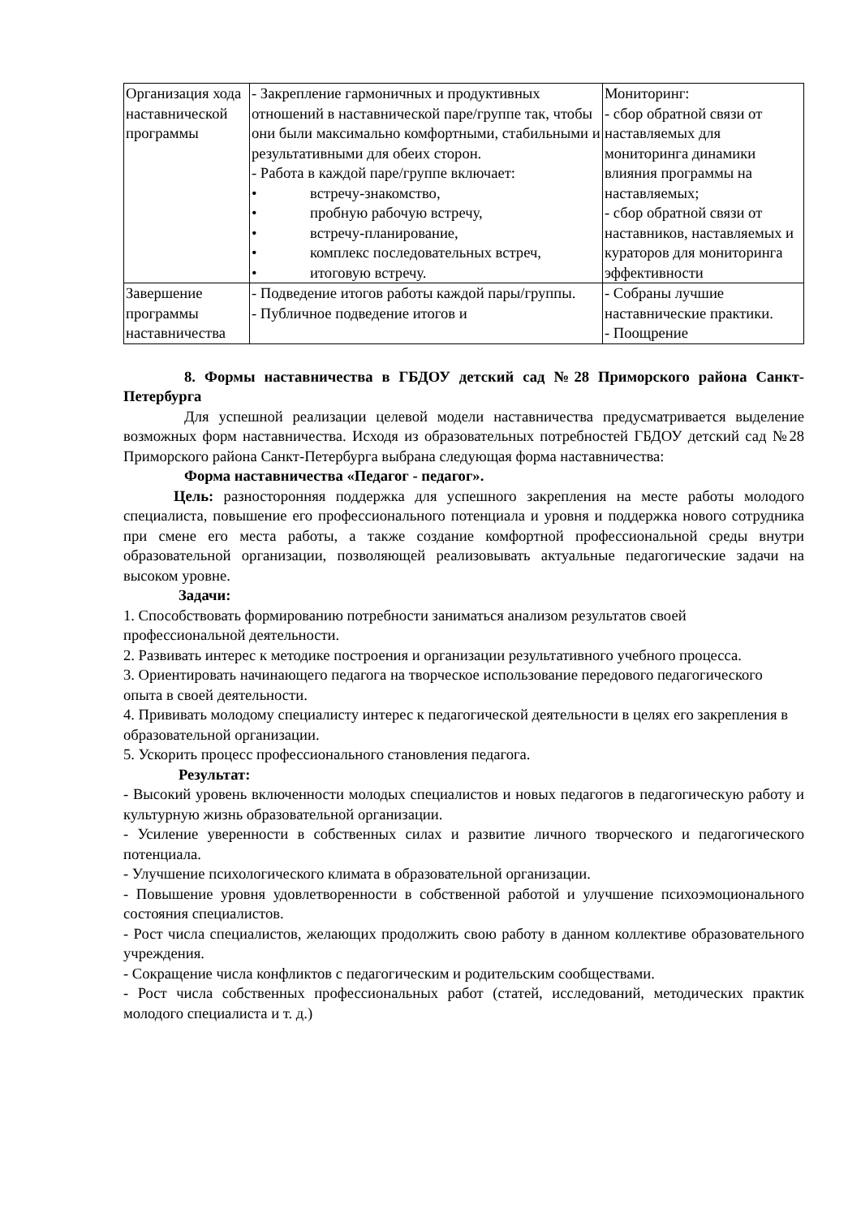| Организация хода наставнической программы | - Закрепление гармоничных и продуктивных отношений в наставнической паре/группе так, чтобы они были максимально комфортными, стабильными и результативными для обеих сторон. - Работа в каждой паре/группе включает: • встречу-знакомство, • пробную рабочую встречу, • встречу-планирование, • комплекс последовательных встреч, • итоговую встречу. | Мониторинг: - сбор обратной связи от наставляемых для мониторинга динамики влияния программы на наставляемых; - сбор обратной связи от наставников, наставляемых и кураторов для мониторинга эффективности |
| Завершение программы наставничества | - Подведение итогов работы каждой пары/группы. - Публичное подведение итогов и | - Собраны лучшие наставнические практики. - Поощрение |
8. Формы наставничества в ГБДОУ детский сад №28 Приморского района Санкт-Петербурга
Для успешной реализации целевой модели наставничества предусматривается выделение возможных форм наставничества. Исходя из образовательных потребностей ГБДОУ детский сад №28 Приморского района Санкт-Петербурга выбрана следующая форма наставничества:
Форма наставничества «Педагог - педагог».
Цель: разносторонняя поддержка для успешного закрепления на месте работы молодого специалиста, повышение его профессионального потенциала и уровня и поддержка нового сотрудника при смене его места работы, а также создание комфортной профессиональной среды внутри образовательной организации, позволяющей реализовывать актуальные педагогические задачи на высоком уровне.
Задачи:
1. Способствовать формированию потребности заниматься анализом результатов своей профессиональной деятельности.
2. Развивать интерес к методике построения и организации результативного учебного процесса.
3. Ориентировать начинающего педагога на творческое использование передового педагогического опыта в своей деятельности.
4. Прививать молодому специалисту интерес к педагогической деятельности в целях его закрепления в образовательной организации.
5. Ускорить процесс профессионального становления педагога.
Результат:
- Высокий уровень включенности молодых специалистов и новых педагогов в педагогическую работу и культурную жизнь образовательной организации.
- Усиление уверенности в собственных силах и развитие личного творческого и педагогического потенциала.
- Улучшение психологического климата в образовательной организации.
- Повышение уровня удовлетворенности в собственной работой и улучшение психоэмоционального состояния специалистов.
- Рост числа специалистов, желающих продолжить свою работу в данном коллективе образовательного учреждения.
- Сокращение числа конфликтов с педагогическим и родительским сообществами.
- Рост числа собственных профессиональных работ (статей, исследований, методических практик молодого специалиста и т. д.)